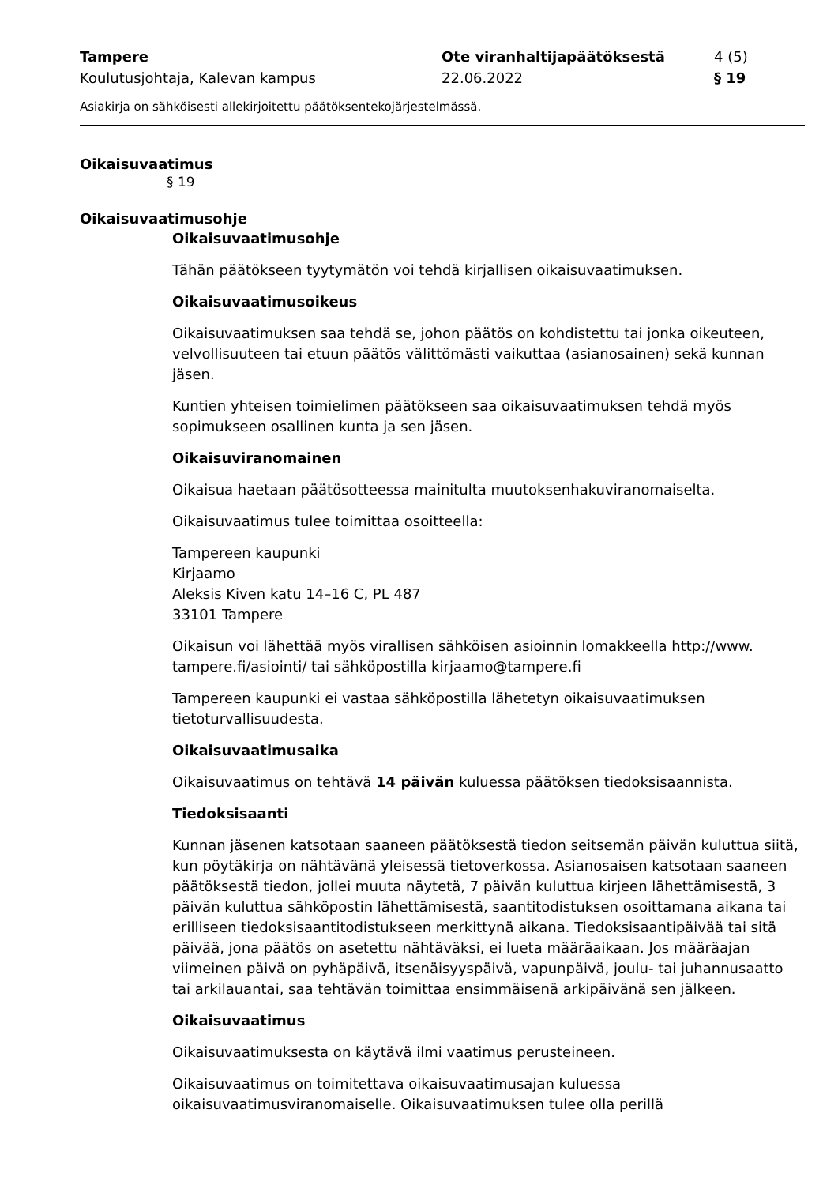Tampere Ote viranhaltijapäätöksestä 4 (5)
Koulutusjohtaja, Kalevan kampus 22.06.2022 § 19
Asiakirja on sähköisesti allekirjoitettu päätöksentekojärjestelmässä.
Oikaisuvaatimus
§ 19
Oikaisuvaatimusohje
Oikaisuvaatimusohje
Tähän päätökseen tyytymätön voi tehdä kirjallisen oikaisuvaatimuksen.
Oikaisuvaatimusoikeus
Oikaisuvaatimuksen saa tehdä se, johon päätös on kohdistettu tai jonka oikeuteen, velvollisuuteen tai etuun päätös välittömästi vaikuttaa (asianosainen) sekä kunnan jäsen.
Kuntien yhteisen toimielimen päätökseen saa oikaisuvaatimuksen tehdä myös sopimukseen osallinen kunta ja sen jäsen.
Oikaisuviranomainen
Oikaisua haetaan päätösotteessa mainitulta muutoksenhakuviranomaiselta.
Oikaisuvaatimus tulee toimittaa osoitteella:
Tampereen kaupunki
Kirjaamo
Aleksis Kiven katu 14–16 C, PL 487
33101 Tampere
Oikaisun voi lähettää myös virallisen sähköisen asioinnin lomakkeella http://www. tampere.fi/asiointi/ tai sähköpostilla kirjaamo@tampere.fi
Tampereen kaupunki ei vastaa sähköpostilla lähetetyn oikaisuvaatimuksen tietoturvallisuudesta.
Oikaisuvaatimusaika
Oikaisuvaatimus on tehtävä 14 päivän kuluessa päätöksen tiedoksisaannista.
Tiedoksisaanti
Kunnan jäsenen katsotaan saaneen päätöksestä tiedon seitsemän päivän kuluttua siitä, kun pöytäkirja on nähtävänä yleisessä tietoverkossa. Asianosaisen katsotaan saaneen päätöksestä tiedon, jollei muuta näytetä, 7 päivän kuluttua kirjeen lähettämisestä, 3 päivän kuluttua sähköpostin lähettämisestä, saantitodistuksen osoittamana aikana tai erilliseen tiedoksisaantitodistukseen merkittynä aikana. Tiedoksisaantipäivää tai sitä päivää, jona päätös on asetettu nähtäväksi, ei lueta määräaikaan. Jos määräajan viimeinen päivä on pyhäpäivä, itsenäisyyspäivä, vapunpäivä, joulu- tai juhannusaatto tai arkilauantai, saa tehtävän toimittaa ensimmäisenä arkipäivänä sen jälkeen.
Oikaisuvaatimus
Oikaisuvaatimuksesta on käytävä ilmi vaatimus perusteineen.
Oikaisuvaatimus on toimitettava oikaisuvaatimusajan kuluessa oikaisuvaatimusviranomaiselle. Oikaisuvaatimuksen tulee olla perillä